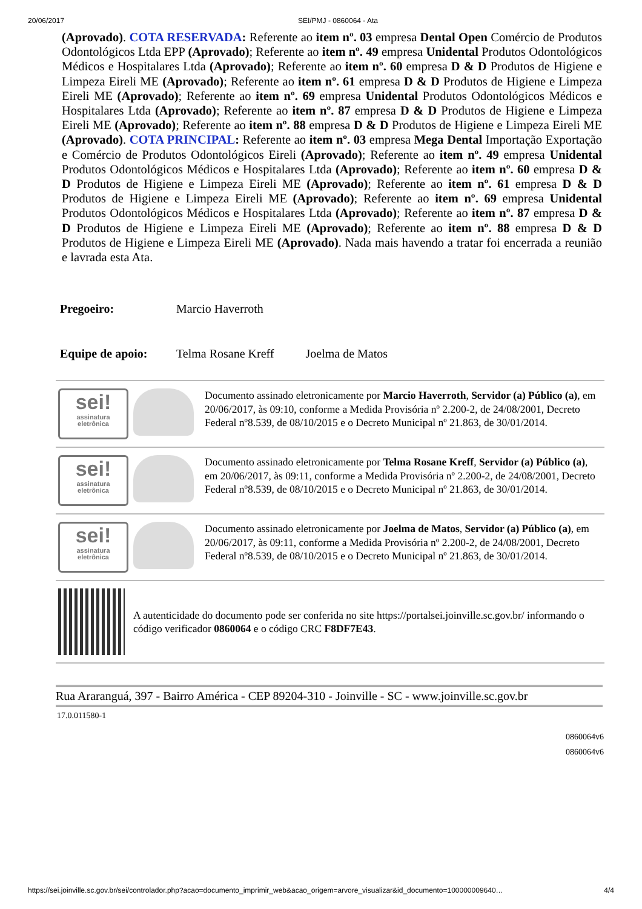20/06/2017 SEI/PMJ - 0860064 - Ata
(Aprovado). COTA RESERVADA: Referente ao item nº. 03 empresa Dental Open Comércio de Produtos Odontológicos Ltda EPP (Aprovado); Referente ao item nº. 49 empresa Unidental Produtos Odontológicos Médicos e Hospitalares Ltda (Aprovado); Referente ao item nº. 60 empresa D & D Produtos de Higiene e Limpeza Eireli ME (Aprovado); Referente ao item nº. 61 empresa D & D Produtos de Higiene e Limpeza Eireli ME (Aprovado); Referente ao item nº. 69 empresa Unidental Produtos Odontológicos Médicos e Hospitalares Ltda (Aprovado); Referente ao item nº. 87 empresa D & D Produtos de Higiene e Limpeza Eireli ME (Aprovado); Referente ao item nº. 88 empresa D & D Produtos de Higiene e Limpeza Eireli ME (Aprovado). COTA PRINCIPAL: Referente ao item nº. 03 empresa Mega Dental Importação Exportação e Comércio de Produtos Odontológicos Eireli (Aprovado); Referente ao item nº. 49 empresa Unidental Produtos Odontológicos Médicos e Hospitalares Ltda (Aprovado); Referente ao item nº. 60 empresa D & D Produtos de Higiene e Limpeza Eireli ME (Aprovado); Referente ao item nº. 61 empresa D & D Produtos de Higiene e Limpeza Eireli ME (Aprovado); Referente ao item nº. 69 empresa Unidental Produtos Odontológicos Médicos e Hospitalares Ltda (Aprovado); Referente ao item nº. 87 empresa D & D Produtos de Higiene e Limpeza Eireli ME (Aprovado); Referente ao item nº. 88 empresa D & D Produtos de Higiene e Limpeza Eireli ME (Aprovado). Nada mais havendo a tratar foi encerrada a reunião e lavrada esta Ata.
| Pregoeiro: | Marcio Haverroth | |
| Equipe de apoio: | Telma Rosane Kreff | Joelma de Matos |
| sei! assinatura eletrônica | | Documento assinado eletronicamente por Marcio Haverroth , Servidor (a) Público (a) , em 20/06/2017, às 09:10, conforme a Medida Provisória nº 2.200-2, de 24/08/2001, Decreto Federal nº8.539, de 08/10/2015 e o Decreto Municipal nº 21.863, de 30/01/2014. |
| sei! assinatura eletrônica | | Documento assinado eletronicamente por Telma Rosane Kreff , Servidor (a) Público (a) , em 20/06/2017, às 09:11, conforme a Medida Provisória nº 2.200-2, de 24/08/2001, Decreto Federal nº8.539, de 08/10/2015 e o Decreto Municipal nº 21.863, de 30/01/2014. |
| sei! assinatura eletrônica | | Documento assinado eletronicamente por Joelma de Matos , Servidor (a) Público (a) , em 20/06/2017, às 09:11, conforme a Medida Provisória nº 2.200-2, de 24/08/2001, Decreto Federal nº8.539, de 08/10/2015 e o Decreto Municipal nº 21.863, de 30/01/2014. |
| | A autenticidade do documento pode ser conferida no site https://portalsei.joinville.sc.gov.br/ informando o código verificador 0860064 e o código CRC F8DF7E43 . | |
Rua Araranguá, 397 - Bairro América - CEP 89204-310 - Joinville - SC - www.joinville.sc.gov.br
17.0.011580-1
0860064v6
0860064v6
https://sei.joinville.sc.gov.br/sei/controlador.php?acao=documento_imprimir_web&acao_origem=arvore_visualizar&id_documento=100000009640… 4/4